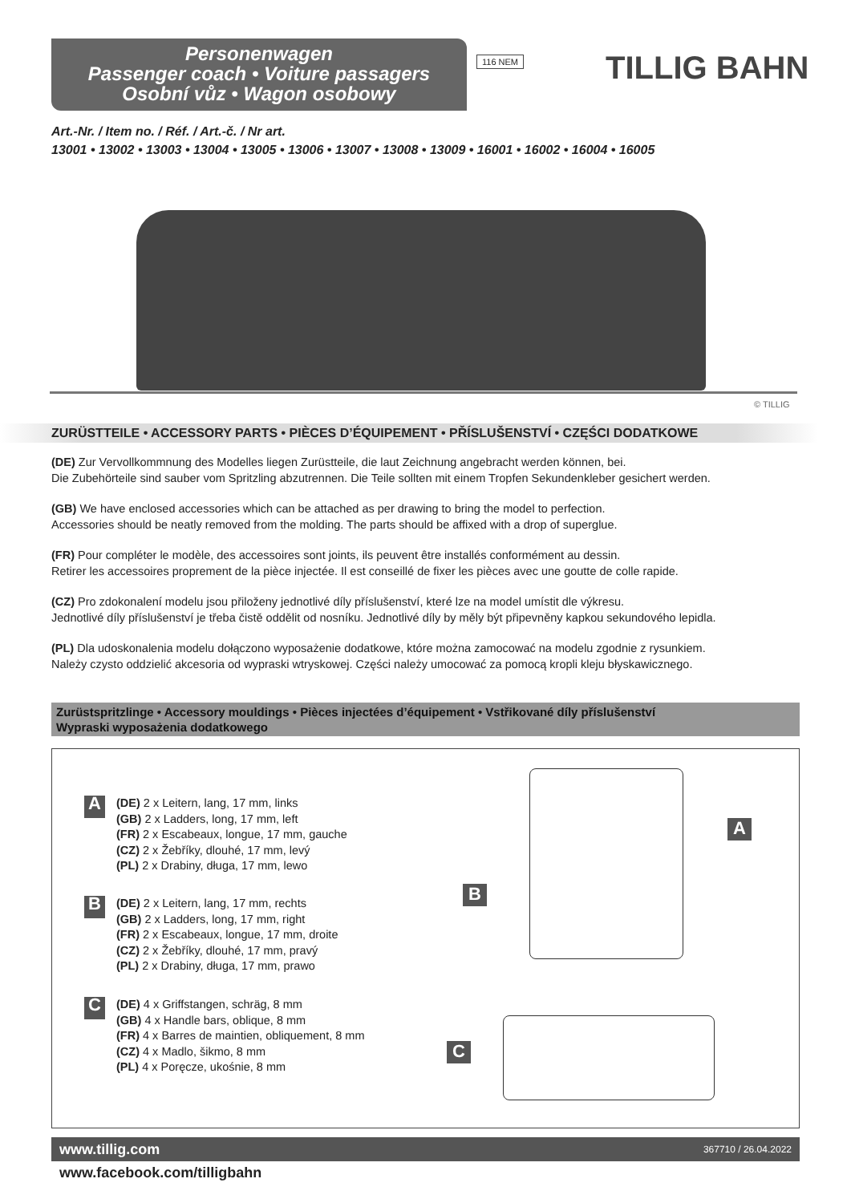Personenwagen
Passenger coach • Voiture passagers
Osobní vůz • Wagon osobowy
116 NEM TILLIG BAHN
Art.-Nr. / Item no. / Réf. / Art.-č. / Nr art.
13001 • 13002 • 13003 • 13004 • 13005 • 13006 • 13007 • 13008 • 13009 • 16001 • 16002 • 16004 • 16005
© TILLIG
ZURÜSTTEILE • ACCESSORY PARTS • PIÈCES D’ÉQUIPEMENT • PŘÍSLUŠENSTVÍ • CZĘŚCI DODATKOWE
(DE) Zur Vervollkommnung des Modelles liegen Zurüstteile, die laut Zeichnung angebracht werden können, bei.
Die Zubehörteile sind sauber vom Spritzling abzutrennen. Die Teile sollten mit einem Tropfen Sekundenkleber gesichert werden.
(GB) We have enclosed accessories which can be attached as per drawing to bring the model to perfection.
Accessories should be neatly removed from the molding. The parts should be affixed with a drop of superglue.
(FR) Pour compléter le modèle, des accessoires sont joints, ils peuvent être installés conformément au dessin.
Retirer les accessoires proprement de la pièce injectée. Il est conseillé de fixer les pièces avec une goutte de colle rapide.
(CZ) Pro zdokonalení modelu jsou přiloženy jednotlivé díly příslušenství, které lze na model umístit dle výkresu.
Jednotlivé díly příslušenství je třeba čistě oddělit od nosníku. Jednotlivé díly by měly být připevněny kapkou sekundového lepidla.
(PL) Dla udoskonalenia modelu dołączono wyposażenie dodatkowe, które można zamocować na modelu zgodnie z rysunkiem.
Należy czysto oddzielić akcesoria od wypraski wtryskowej. Części należy umocować za pomocą kropli kleju błyskawicznego.
Zurüstspritzlinge • Accessory mouldings • Pièces injectées d’équipement • Vstřikované díly příslušenství
Wypraski wyposażenia dodatkowego
A
(DE) 2 x Leitern, lang, 17 mm, links
(GB) 2 x Ladders, long, 17 mm, left
(FR) 2 x Escabeaux, longue, 17 mm, gauche
(CZ) 2 x Žebříky, dlouhé, 17 mm, levý
(PL) 2 x Drabiny, długa, 17 mm, lewo
B
(DE) 2 x Leitern, lang, 17 mm, rechts
(GB) 2 x Ladders, long, 17 mm, right
(FR) 2 x Escabeaux, longue, 17 mm, droite
(CZ) 2 x Žebříky, dlouhé, 17 mm, pravý
(PL) 2 x Drabiny, długa, 17 mm, prawo
C
(DE) 4 x Griffstangen, schräg, 8 mm
(GB) 4 x Handle bars, oblique, 8 mm
(FR) 4 x Barres de maintien, obliquement, 8 mm
(CZ) 4 x Madlo, šikmo, 8 mm
(PL) 4 x Poręcze, ukośnie, 8 mm
A
B
C
www.tillig.com 367710 / 26.04.2022
www.facebook.com/tilligbahn